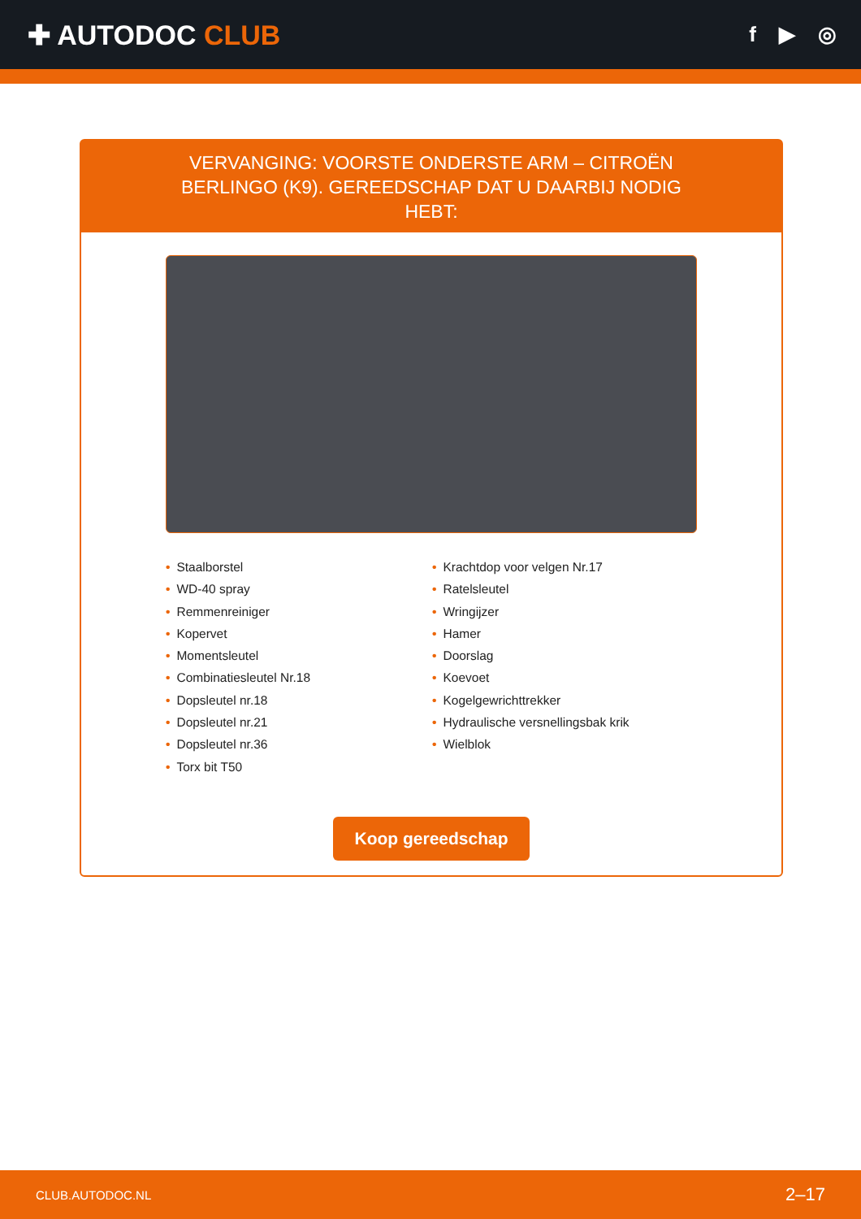✚ AUTODOC CLUB
f ▶ ◎
VERVANGING: VOORSTE ONDERSTE ARM – CITROËN BERLINGO (K9). GEREEDSCHAP DAT U DAARBIJ NODIG HEBT:
• Staalborstel
• WD-40 spray
• Remmenreiniger
• Kopervet
• Momentsleutel
• Combinatiesleutel Nr.18
• Dopsleutel nr.18
• Dopsleutel nr.21
• Dopsleutel nr.36
• Torx bit T50
• Krachtdop voor velgen Nr.17
• Ratelsleutel
• Wringijzer
• Hamer
• Doorslag
• Koevoet
• Kogelgewrichttrekker
• Hydraulische versnellingsbak krik
• Wielblok
Koop gereedschap
CLUB.AUTODOC.NL 2–17